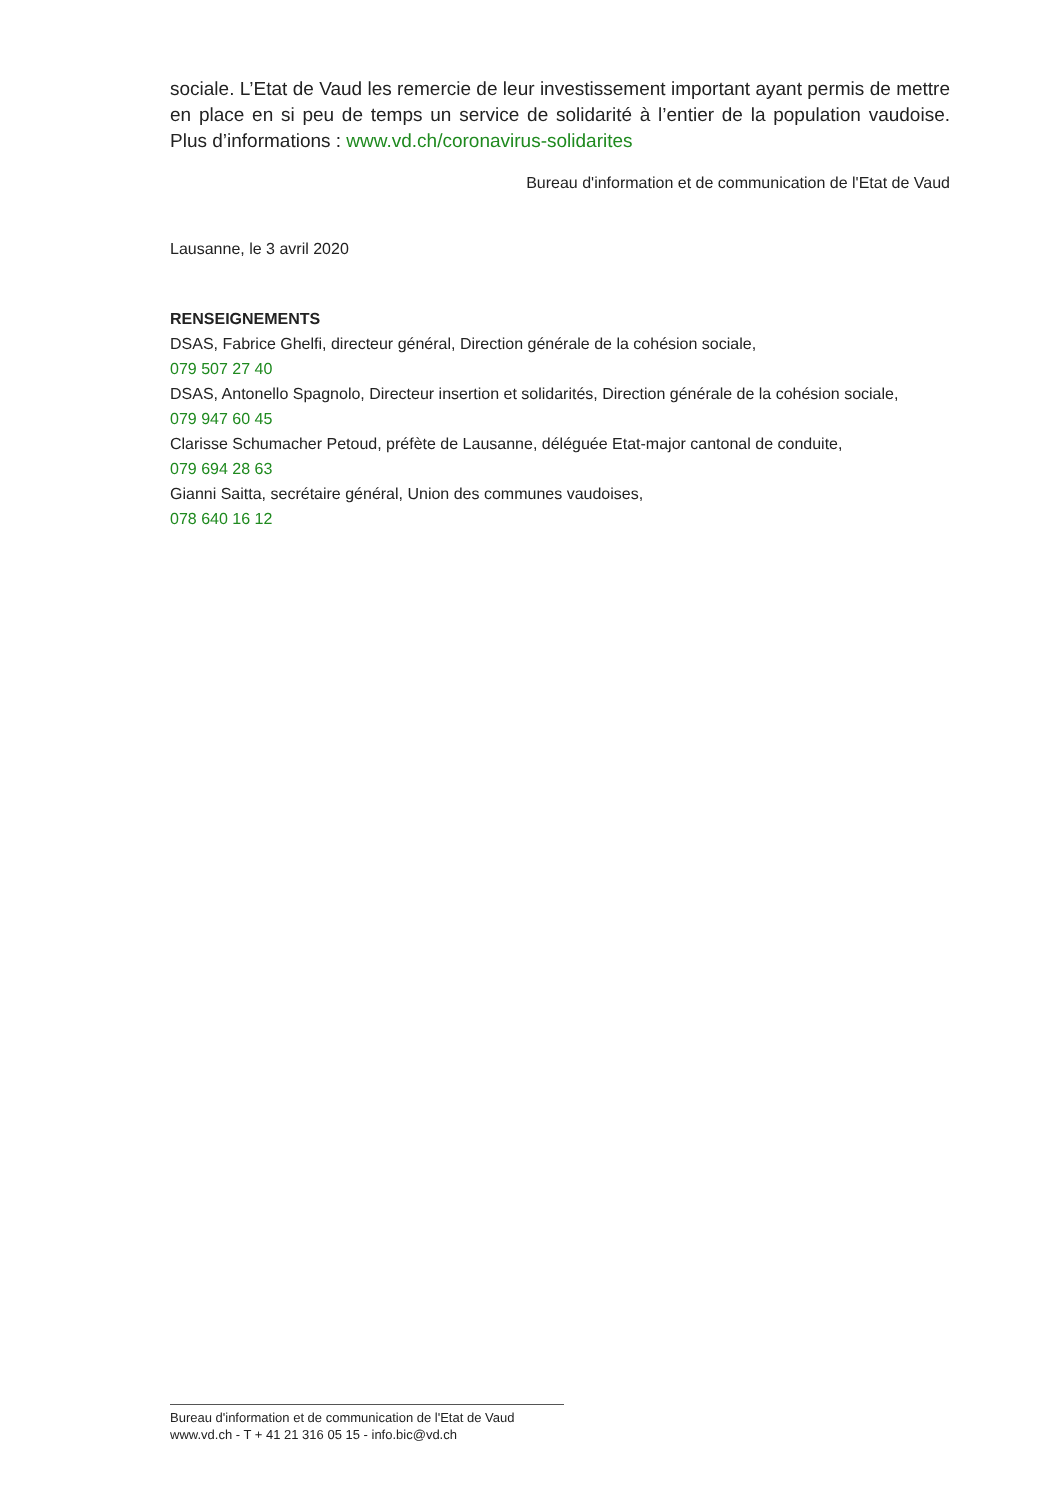sociale. L’Etat de Vaud les remercie de leur investissement important ayant permis de mettre en place en si peu de temps un service de solidarité à l’entier de la population vaudoise. Plus d’informations : www.vd.ch/coronavirus-solidarites
Bureau d'information et de communication de l'Etat de Vaud
Lausanne, le 3 avril 2020
RENSEIGNEMENTS
DSAS, Fabrice Ghelfi, directeur général, Direction générale de la cohésion sociale,
079 507 27 40
DSAS, Antonello Spagnolo, Directeur insertion et solidarités, Direction générale de la cohésion sociale,
079 947 60 45
Clarisse Schumacher Petoud, préfète de Lausanne, déléguée Etat-major cantonal de conduite,
079 694 28 63
Gianni Saitta, secrétaire général, Union des communes vaudoises,
078 640 16 12
Bureau d'information et de communication de l'Etat de Vaud
www.vd.ch - T + 41 21 316 05 15 - info.bic@vd.ch